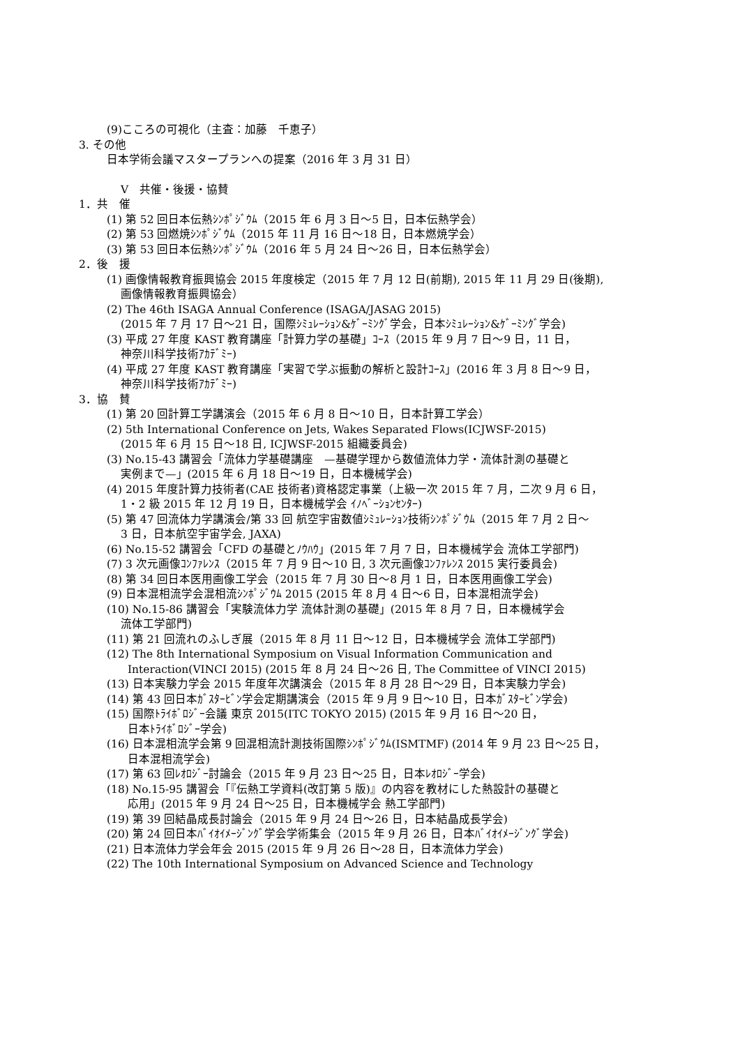(9)こころの可視化（主査：加藤　千恵子）
3. その他
日本学術会議マスタープランへの提案（2016 年 3 月 31 日）
V　共催・後援・協賛
1．共　催
(1) 第 52 回日本伝熱ｼﾝﾎﾟｼﾞｳﾑ（2015 年 6 月 3 日～5 日，日本伝熱学会）
(2) 第 53 回燃焼ｼﾝﾎﾟｼﾞｳﾑ（2015 年 11 月 16 日～18 日，日本燃焼学会）
(3) 第 53 回日本伝熱ｼﾝﾎﾟｼﾞｳﾑ（2016 年 5 月 24 日～26 日，日本伝熱学会）
2．後　援
(1) 画像情報教育振興協会 2015 年度検定（2015 年 7 月 12 日(前期), 2015 年 11 月 29 日(後期),
画像情報教育振興協会）
(2) The 46th ISAGA Annual Conference (ISAGA/JASAG 2015)
(2015 年 7 月 17 日～21 日，国際ｼﾐｭﾚｰｼｮﾝ&ｹﾞｰﾐﾝｸﾞ学会，日本ｼﾐｭﾚｰｼｮﾝ&ｹﾞｰﾐﾝｸﾞ学会)
(3) 平成 27 年度 KAST 教育講座「計算力学の基礎」ｺｰｽ（2015 年 9 月 7 日～9 日，11 日，
神奈川科学技術ｱｶﾃﾞﾐｰ)
(4) 平成 27 年度 KAST 教育講座「実習で学ぶ振動の解析と設計ｺｰｽ」(2016 年 3 月 8 日～9 日，
神奈川科学技術ｱｶﾃﾞﾐｰ)
3．協　賛
(1) 第 20 回計算工学講演会（2015 年 6 月 8 日～10 日，日本計算工学会）
(2) 5th International Conference on Jets, Wakes Separated Flows(ICJWSF-2015)
(2015 年 6 月 15 日～18 日, ICJWSF-2015 組織委員会)
(3) No.15-43 講習会「流体力学基礎講座　—基礎学理から数値流体力学・流体計測の基礎と
実例まで—」(2015 年 6 月 18 日～19 日，日本機械学会)
(4) 2015 年度計算力技術者(CAE 技術者)資格認定事業（上級一次 2015 年 7 月，二次 9 月 6 日，
1・2 級 2015 年 12 月 19 日，日本機械学会 ｲﾉﾍﾞｰｼｮﾝｾﾝﾀｰ)
(5) 第 47 回流体力学講演会/第 33 回 航空宇宙数値ｼﾐｭﾚｰｼｮﾝ技術ｼﾝﾎﾟｼﾞｳﾑ（2015 年 7 月 2 日～
3 日，日本航空宇宙学会, JAXA)
(6) No.15-52 講習会「CFD の基礎とﾉｳﾊｳ」(2015 年 7 月 7 日，日本機械学会 流体工学部門)
(7) 3 次元画像ｺﾝﾌｧﾚﾝｽ（2015 年 7 月 9 日～10 日, 3 次元画像ｺﾝﾌｧﾚﾝｽ 2015 実行委員会)
(8) 第 34 回日本医用画像工学会（2015 年 7 月 30 日～8 月 1 日，日本医用画像工学会)
(9) 日本混相流学会混相流ｼﾝﾎﾟｼﾞｳﾑ 2015 (2015 年 8 月 4 日～6 日，日本混相流学会)
(10) No.15-86 講習会「実験流体力学 流体計測の基礎」(2015 年 8 月 7 日，日本機械学会
流体工学部門)
(11) 第 21 回流れのふしぎ展（2015 年 8 月 11 日～12 日，日本機械学会 流体工学部門)
(12) The 8th International Symposium on Visual Information Communication and
Interaction(VINCI 2015) (2015 年 8 月 24 日～26 日, The Committee of VINCI 2015)
(13) 日本実験力学会 2015 年度年次講演会（2015 年 8 月 28 日～29 日，日本実験力学会)
(14) 第 43 回日本ｶﾞｽﾀｰﾋﾞﾝ学会定期講演会（2015 年 9 月 9 日～10 日，日本ｶﾞｽﾀｰﾋﾞﾝ学会)
(15) 国際ﾄﾗｲﾎﾞﾛｼﾞｰ会議 東京 2015(ITC TOKYO 2015) (2015 年 9 月 16 日～20 日，
日本ﾄﾗｲﾎﾞﾛｼﾞｰ学会)
(16) 日本混相流学会第 9 回混相流計測技術国際ｼﾝﾎﾟｼﾞｳﾑ(ISMTMF) (2014 年 9 月 23 日～25 日，
日本混相流学会)
(17) 第 63 回ﾚｵﾛｼﾞｰ討論会（2015 年 9 月 23 日～25 日，日本ﾚｵﾛｼﾞｰ学会)
(18) No.15-95 講習会「『伝熱工学資料(改訂第 5 版)』の内容を教材にした熱設計の基礎と
応用」(2015 年 9 月 24 日～25 日，日本機械学会 熱工学部門)
(19) 第 39 回結晶成長討論会（2015 年 9 月 24 日～26 日，日本結晶成長学会)
(20) 第 24 回日本ﾊﾞｲｵｲﾒｰｼﾞﾝｸﾞ学会学術集会（2015 年 9 月 26 日，日本ﾊﾞｲｵｲﾒｰｼﾞﾝｸﾞ学会)
(21) 日本流体力学会年会 2015 (2015 年 9 月 26 日～28 日，日本流体力学会)
(22) The 10th International Symposium on Advanced Science and Technology